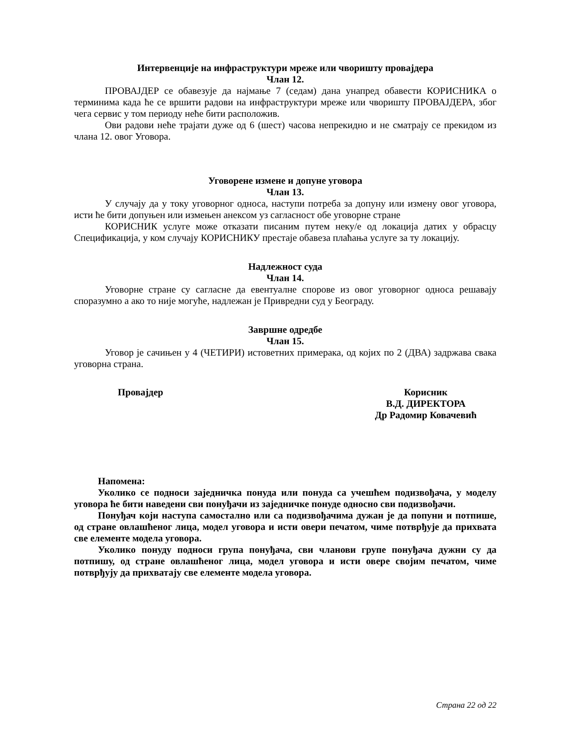Интервенције на инфраструктури мреже или чворишту провајдера
Члан 12.
ПРОВАЈДЕР се обавезује да најмање 7 (седам) дана унапред обавести КОРИСНИКА о терминима када ће се вршити радови на инфраструктури мреже или чворишту ПРОВАЈДЕРА, због чега сервис у том периоду неће бити расположив.
Ови радови неће трајати дуже од 6 (шест) часова непрекидно и не сматрају се прекидом из члана 12. овог Уговора.
Уговорене измене и допуне уговора
Члан 13.
У случају да у току уговорног односа, наступи потреба за допуну или измену овог уговора, исти ће бити допуњен или измењен анексом уз сагласност обе уговорне стране
КОРИСНИК услуге може отказати писаним путем неку/е од локација датих у обрасцу Спецификација, у ком случају КОРИСНИКУ престаје обавеза плаћања услуге за ту локацију.
Надлежност суда
Члан 14.
Уговорне стране су сагласне да евентуалне спорове из овог уговорног односа решавају споразумно а ако то није могуће, надлежан је Привредни суд у Београду.
Завршне одредбе
Члан 15.
Уговор је сачињен у 4 (ЧЕТИРИ) истоветних примерака, од којих по 2 (ДВА) задржава свака уговорна страна.
Провајдер Корисник
В.Д. ДИРЕКТОРА
Др Радомир Ковачевић
Напомена:
Уколико се подноси заједничка понуда или понуда са учешћем подизвођача, у моделу уговора ће бити наведени сви понуђачи из заједничке понуде односно сви подизвођачи.
Понуђач који наступа самостално или са подизвођачима дужан је да попуни и потпише, од стране овлашћеног лица, модел уговора и исти овери печатом, чиме потврђује да прихвата све елементе модела уговора.
Уколико понуду подноси група понуђача, сви чланови групе понуђача дужни су да потпишу, од стране овлашћеног лица, модел уговора и исти овере својим печатом, чиме потврђују да прихватају све елементе модела уговора.
Страна 22 од 22